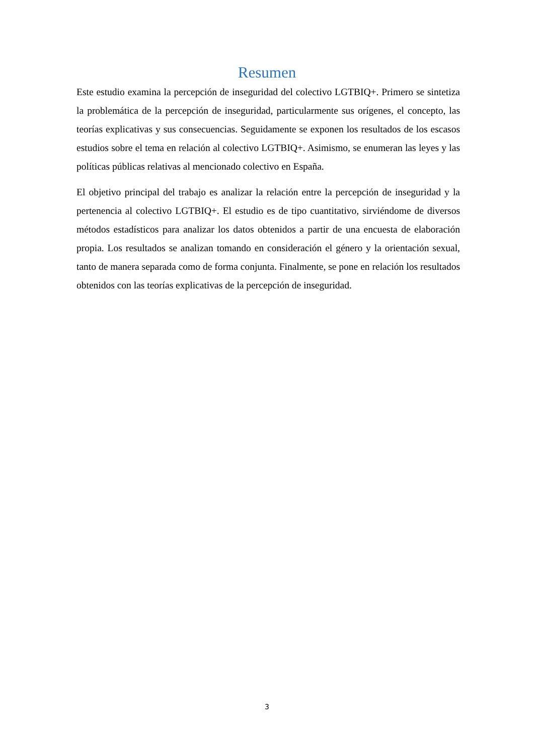Resumen
Este estudio examina la percepción de inseguridad del colectivo LGTBIQ+. Primero se sintetiza la problemática de la percepción de inseguridad, particularmente sus orígenes, el concepto, las teorías explicativas y sus consecuencias. Seguidamente se exponen los resultados de los escasos estudios sobre el tema en relación al colectivo LGTBIQ+. Asimismo, se enumeran las leyes y las políticas públicas relativas al mencionado colectivo en España.
El objetivo principal del trabajo es analizar la relación entre la percepción de inseguridad y la pertenencia al colectivo LGTBIQ+. El estudio es de tipo cuantitativo, sirviéndome de diversos métodos estadísticos para analizar los datos obtenidos a partir de una encuesta de elaboración propia. Los resultados se analizan tomando en consideración el género y la orientación sexual, tanto de manera separada como de forma conjunta. Finalmente, se pone en relación los resultados obtenidos con las teorías explicativas de la percepción de inseguridad.
3